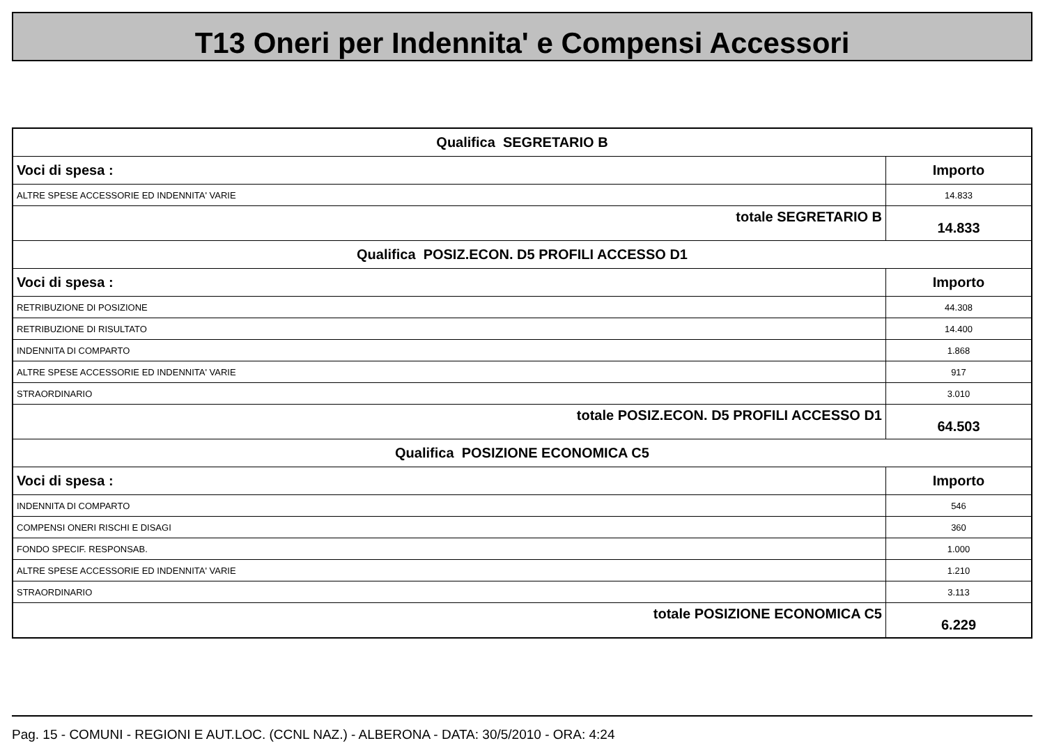T13 Oneri per Indennita' e Compensi Accessori
| Qualifica SEGRETARIO B | |
| Voci di spesa : | Importo |
| ALTRE SPESE ACCESSORIE ED INDENNITA' VARIE | 14.833 |
| totale SEGRETARIO B | 14.833 |
| Qualifica POSIZ.ECON. D5 PROFILI ACCESSO D1 | |
| Voci di spesa : | Importo |
| RETRIBUZIONE DI POSIZIONE | 44.308 |
| RETRIBUZIONE DI RISULTATO | 14.400 |
| INDENNITA DI COMPARTO | 1.868 |
| ALTRE SPESE ACCESSORIE ED INDENNITA' VARIE | 917 |
| STRAORDINARIO | 3.010 |
| totale POSIZ.ECON. D5 PROFILI ACCESSO D1 | 64.503 |
| Qualifica POSIZIONE ECONOMICA C5 | |
| Voci di spesa : | Importo |
| INDENNITA DI COMPARTO | 546 |
| COMPENSI ONERI RISCHI E DISAGI | 360 |
| FONDO SPECIF. RESPONSAB. | 1.000 |
| ALTRE SPESE ACCESSORIE ED INDENNITA' VARIE | 1.210 |
| STRAORDINARIO | 3.113 |
| totale POSIZIONE ECONOMICA C5 | 6.229 |
Pag. 15 - COMUNI - REGIONI E AUT.LOC. (CCNL NAZ.) - ALBERONA - DATA: 30/5/2010 - ORA: 4:24